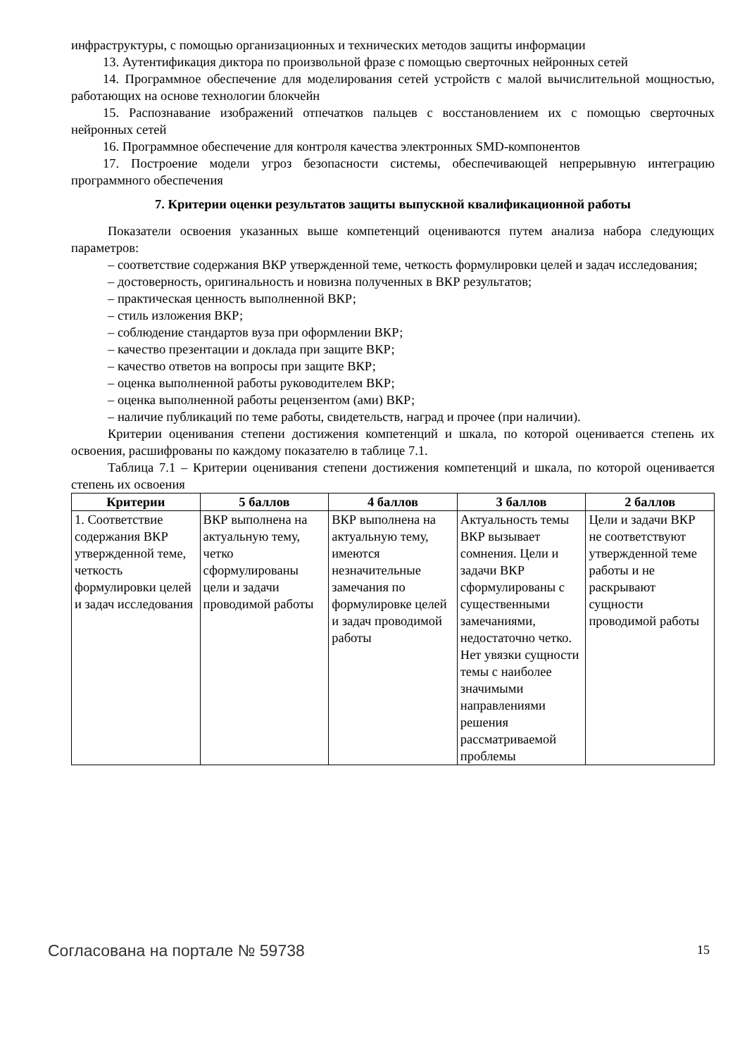инфраструктуры, с помощью организационных и технических методов защиты информации
13. Аутентификация диктора по произвольной фразе с помощью сверточных нейронных сетей
14. Программное обеспечение для моделирования сетей устройств с малой вычислительной мощностью, работающих на основе технологии блокчейн
15. Распознавание изображений отпечатков пальцев с восстановлением их с помощью сверточных нейронных сетей
16. Программное обеспечение для контроля качества электронных SMD-компонентов
17. Построение модели угроз безопасности системы, обеспечивающей непрерывную интеграцию программного обеспечения
7. Критерии оценки результатов защиты выпускной квалификационной работы
Показатели освоения указанных выше компетенций оцениваются путем анализа набора следующих параметров:
– соответствие содержания ВКР утвержденной теме, четкость формулировки целей и задач исследования;
– достоверность, оригинальность и новизна полученных в ВКР результатов;
– практическая ценность выполненной ВКР;
– стиль изложения ВКР;
– соблюдение стандартов вуза при оформлении ВКР;
– качество презентации и доклада при защите ВКР;
– качество ответов на вопросы при защите ВКР;
– оценка выполненной работы руководителем ВКР;
– оценка выполненной работы рецензентом (ами) ВКР;
– наличие публикаций по теме работы, свидетельств, наград и прочее (при наличии).
Критерии оценивания степени достижения компетенций и шкала, по которой оценивается степень их освоения, расшифрованы по каждому показателю в таблице 7.1.
Таблица 7.1 – Критерии оценивания степени достижения компетенций и шкала, по которой оценивается степень их освоения
| Критерии | 5 баллов | 4 баллов | 3 баллов | 2 баллов |
| --- | --- | --- | --- | --- |
| 1. Соответствие содержания ВКР утвержденной теме, четкость формулировки целей и задач исследования | ВКР выполнена на актуальную тему, четко сформулированы цели и задачи проводимой работы | ВКР выполнена на актуальную тему, имеются незначительные замечания по формулировке целей и задач проводимой работы | Актуальность темы ВКР вызывает сомнения. Цели и задачи ВКР сформулированы с существенными замечаниями, недостаточно четко. Нет увязки сущности темы с наиболее значимыми направлениями решения рассматриваемой проблемы | Цели и задачи ВКР не соответствуют утвержденной теме работы и не раскрывают сущности проводимой работы |
Согласована на портале № 59738 15